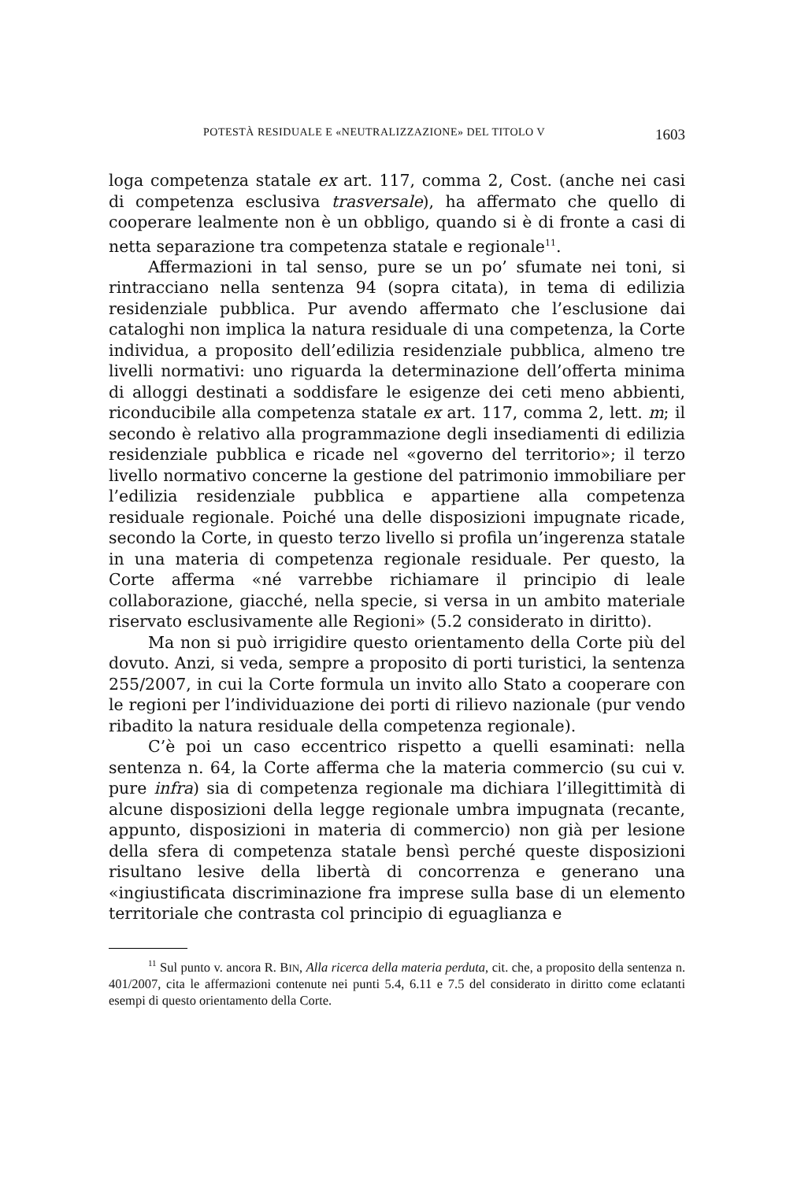POTESTÀ RESIDUALE E «NEUTRALIZZAZIONE» DEL TITOLO V 1603
loga competenza statale ex art. 117, comma 2, Cost. (anche nei casi di competenza esclusiva trasversale), ha affermato che quello di cooperare lealmente non è un obbligo, quando si è di fronte a casi di netta separazione tra competenza statale e regionale<sup>11</sup>.
Affermazioni in tal senso, pure se un po’ sfumate nei toni, si rintracciano nella sentenza 94 (sopra citata), in tema di edilizia residenziale pubblica. Pur avendo affermato che l’esclusione dai cataloghi non implica la natura residuale di una competenza, la Corte individua, a proposito dell’edilizia residenziale pubblica, almeno tre livelli normativi: uno riguarda la determinazione dell’offerta minima di alloggi destinati a soddisfare le esigenze dei ceti meno abbienti, riconducibile alla competenza statale ex art. 117, comma 2, lett. m; il secondo è relativo alla programmazione degli insediamenti di edilizia residenziale pubblica e ricade nel «governo del territorio»; il terzo livello normativo concerne la gestione del patrimonio immobiliare per l’edilizia residenziale pubblica e appartiene alla competenza residuale regionale. Poiché una delle disposizioni impugnate ricade, secondo la Corte, in questo terzo livello si profila un’ingerenza statale in una materia di competenza regionale residuale. Per questo, la Corte afferma «né varrebbe richiamare il principio di leale collaborazione, giacché, nella specie, si versa in un ambito materiale riservato esclusivamente alle Regioni» (5.2 considerato in diritto).
Ma non si può irrigidire questo orientamento della Corte più del dovuto. Anzi, si veda, sempre a proposito di porti turistici, la sentenza 255/2007, in cui la Corte formula un invito allo Stato a cooperare con le regioni per l’individuazione dei porti di rilievo nazionale (pur vendo ribadito la natura residuale della competenza regionale).
C’è poi un caso eccentrico rispetto a quelli esaminati: nella sentenza n. 64, la Corte afferma che la materia commercio (su cui v. pure infra) sia di competenza regionale ma dichiara l’illegittimità di alcune disposizioni della legge regionale umbra impugnata (recante, appunto, disposizioni in materia di commercio) non già per lesione della sfera di competenza statale bensì perché queste disposizioni risultano lesive della libertà di concorrenza e generano una «ingiustificata discriminazione fra imprese sulla base di un elemento territoriale che contrasta col principio di eguaglianza e
<sup>11</sup> Sul punto v. ancora R. BIN, Alla ricerca della materia perduta, cit. che, a proposito della sentenza n. 401/2007, cita le affermazioni contenute nei punti 5.4, 6.11 e 7.5 del considerato in diritto come eclatanti esempi di questo orientamento della Corte.